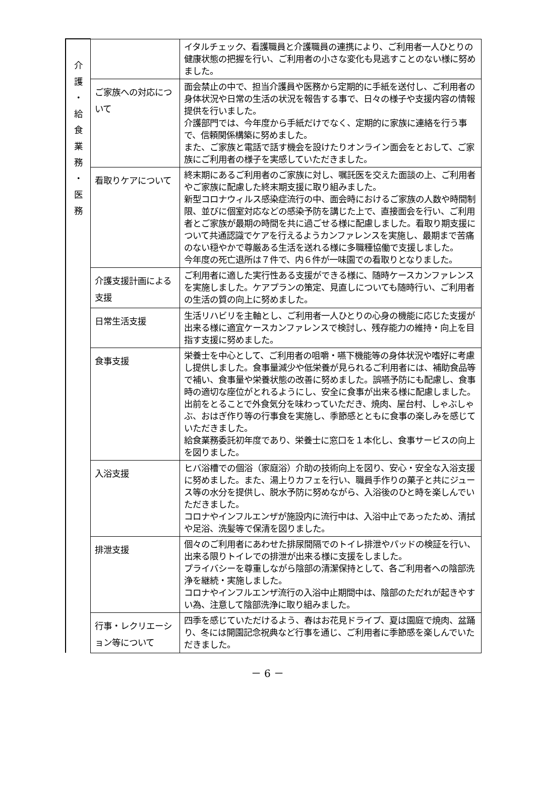| 介 護 ・ 給 食 業 務 ・ 医 務 | | イタルチェック、看護職員と介護職員の連携により、ご利用者一人ひとりの健康状態の把握を行い、ご利用者の小さな変化も見逃すことのない様に努めました。 |
| | ご家族への対応について | 面会禁止の中で、担当介護員や医務から定期的に手紙を送付し、ご利用者の身体状況や日常の生活の状況を報告する事で、日々の様子や支援内容の情報提供を行いました。 介護部門では、今年度から手紙だけでなく、定期的に家族に連絡を行う事で、信頼関係構築に努めました。 また、ご家族と電話で話す機会を設けたりオンライン面会をとおして、ご家族にご利用者の様子を実感していただきました。 |
| | 看取りケアについて | 終末期にあるご利用者のご家族に対し、嘱託医を交えた面談の上、ご利用者やご家族に配慮した終末期支援に取り組みました。 新型コロナウィルス感染症流行の中、面会時におけるご家族の人数や時間制限、並びに個室対応などの感染予防を講じた上で、直接面会を行い、ご利用者とご家族が最期の時間を共に過ごせる様に配慮しました。看取り期支援について共通認識でケアを行えるようカンファレンスを実施し、最期まで苦痛のない穏やかで尊厳ある生活を送れる様に多職種協働で支援しました。 今年度の死亡退所は７件で、内６件が一味園での看取りとなりました。 |
| | 介護支援計画による支援 | ご利用者に適した実行性ある支援ができる様に、随時ケースカンファレンスを実施しました。ケアプランの策定、見直しについても随時行い、ご利用者の生活の質の向上に努めました。 |
| | 日常生活支援 | 生活リハビリを主軸とし、ご利用者一人ひとりの心身の機能に応じた支援が出来る様に適宜ケースカンファレンスで検討し、残存能力の維持・向上を目指す支援に努めました。 |
| | 食事支援 | 栄養士を中心として、ご利用者の咀嚼・嚥下機能等の身体状況や嗜好に考慮し提供しました。食事量減少や低栄養が見られるご利用者には、補助食品等で補い、食事量や栄養状態の改善に努めました。誤嚥予防にも配慮し、食事時の適切な座位がとれるようにし、安全に食事が出来る様に配慮しました。 出前をとることで外食気分を味わっていただき、焼肉、屋台村、しゃぶしゃぶ、おはぎ作り等の行事食を実施し、季節感とともに食事の楽しみを感じていただきました。 給食業務委託初年度であり、栄養士に窓口を１本化し、食事サービスの向上を図りました。 |
| | 入浴支援 | ヒバ浴槽での個浴（家庭浴）介助の技術向上を図り、安心・安全な入浴支援に努めました。また、湯上りカフェを行い、職員手作りの菓子と共にジュース等の水分を提供し、脱水予防に努めながら、入浴後のひと時を楽しんでいただきました。 コロナやインフルエンザが施設内に流行中は、入浴中止であったため、清拭や足浴、洗髪等で保清を図りました。 |
| | 排泄支援 | 個々のご利用者にあわせた排尿間隔でのトイレ排泄やパッドの検証を行い、出来る限りトイレでの排泄が出来る様に支援をしました。 プライバシーを尊重しながら陰部の清潔保持として、各ご利用者への陰部洗浄を継続・実施しました。 コロナやインフルエンザ流行の入浴中止期間中は、陰部のただれが起きやすい為、注意して陰部洗浄に取り組みました。 |
| | 行事・レクリエーション等について | 四季を感じていただけるよう、春はお花見ドライブ、夏は園庭で焼肉、盆踊り、冬には開園記念祝典など行事を通じ、ご利用者に季節感を楽しんでいただきました。 |
－ 6 －